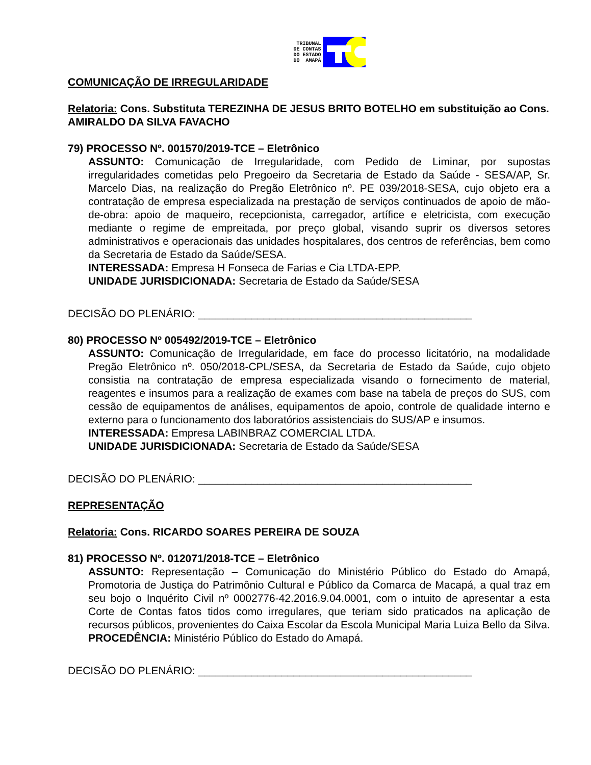TRIBUNAL
DE CONTAS
DO ESTADO
DO AMAPÁ
COMUNICAÇÃO DE IRREGULARIDADE
Relatoria: Cons. Substituta TEREZINHA DE JESUS BRITO BOTELHO em substituição ao Cons. AMIRALDO DA SILVA FAVACHO
79) PROCESSO Nº. 001570/2019-TCE – Eletrônico
ASSUNTO: Comunicação de Irregularidade, com Pedido de Liminar, por supostas irregularidades cometidas pelo Pregoeiro da Secretaria de Estado da Saúde - SESA/AP, Sr. Marcelo Dias, na realização do Pregão Eletrônico nº. PE 039/2018-SESA, cujo objeto era a contratação de empresa especializada na prestação de serviços continuados de apoio de mão-de-obra: apoio de maqueiro, recepcionista, carregador, artífice e eletricista, com execução mediante o regime de empreitada, por preço global, visando suprir os diversos setores administrativos e operacionais das unidades hospitalares, dos centros de referências, bem como da Secretaria de Estado da Saúde/SESA.
INTERESSADA: Empresa H Fonseca de Farias e Cia LTDA-EPP.
UNIDADE JURISDICIONADA: Secretaria de Estado da Saúde/SESA
DECISÃO DO PLENÁRIO: ______________________________________________
80) PROCESSO Nº 005492/2019-TCE – Eletrônico
ASSUNTO: Comunicação de Irregularidade, em face do processo licitatório, na modalidade Pregão Eletrônico nº. 050/2018-CPL/SESA, da Secretaria de Estado da Saúde, cujo objeto consistia na contratação de empresa especializada visando o fornecimento de material, reagentes e insumos para a realização de exames com base na tabela de preços do SUS, com cessão de equipamentos de análises, equipamentos de apoio, controle de qualidade interno e externo para o funcionamento dos laboratórios assistenciais do SUS/AP e insumos.
INTERESSADA: Empresa LABINBRAZ COMERCIAL LTDA.
UNIDADE JURISDICIONADA: Secretaria de Estado da Saúde/SESA
DECISÃO DO PLENÁRIO: ______________________________________________
REPRESENTAÇÃO
Relatoria: Cons. RICARDO SOARES PEREIRA DE SOUZA
81) PROCESSO Nº. 012071/2018-TCE – Eletrônico
ASSUNTO: Representação – Comunicação do Ministério Público do Estado do Amapá, Promotoria de Justiça do Patrimônio Cultural e Público da Comarca de Macapá, a qual traz em seu bojo o Inquérito Civil nº 0002776-42.2016.9.04.0001, com o intuito de apresentar a esta Corte de Contas fatos tidos como irregulares, que teriam sido praticados na aplicação de recursos públicos, provenientes do Caixa Escolar da Escola Municipal Maria Luiza Bello da Silva.
PROCEDÊNCIA: Ministério Público do Estado do Amapá.
DECISÃO DO PLENÁRIO: ______________________________________________